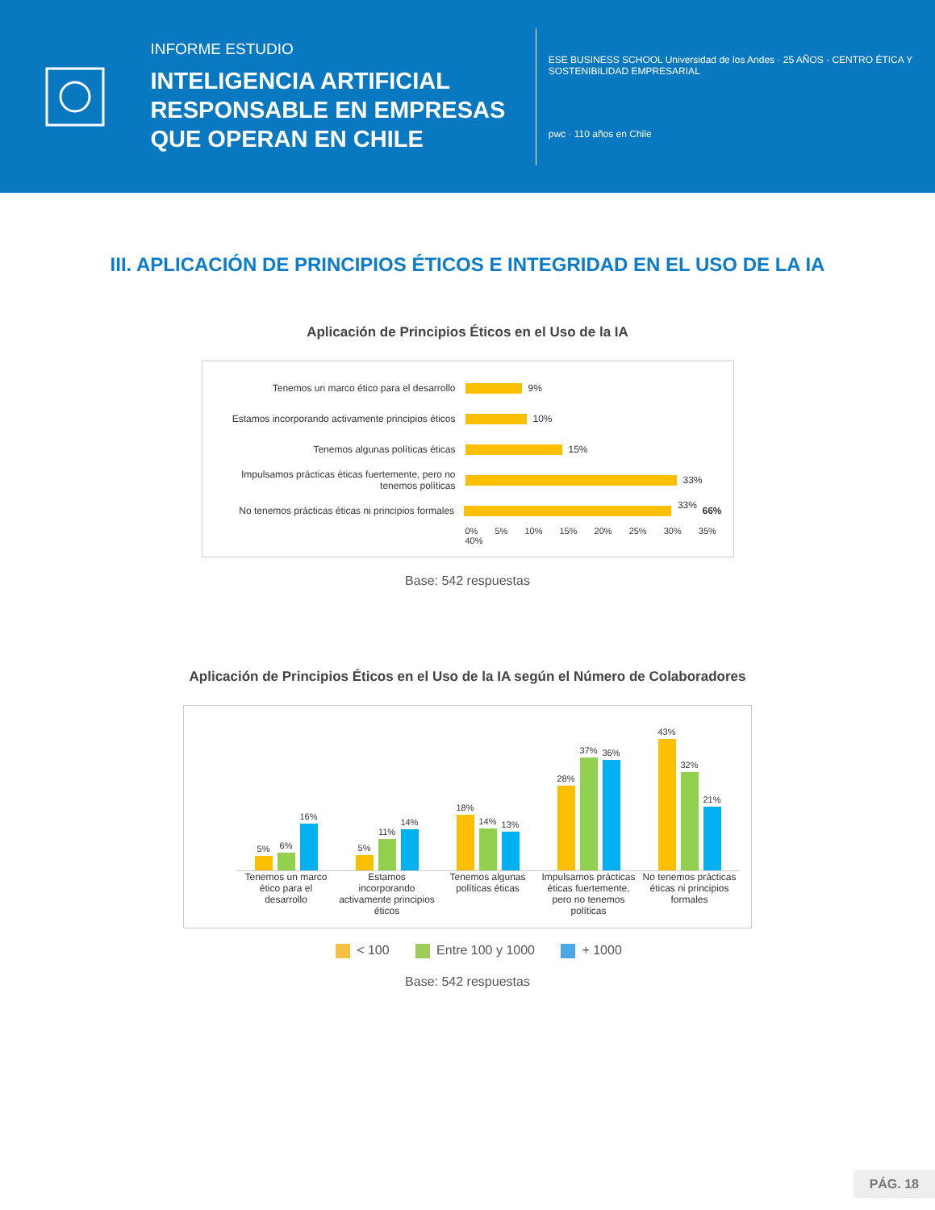INFORME ESTUDIO
INTELIGENCIA ARTIFICIAL RESPONSABLE EN EMPRESAS QUE OPERAN EN CHILE
ESE BUSINESS SCHOOL Universidad de los Andes · 25 AÑOS · CENTRO ÉTICA Y SOSTENIBILIDAD EMPRESARIAL
pwc · 110 años en Chile
III. APLICACIÓN DE PRINCIPIOS ÉTICOS E INTEGRIDAD EN EL USO DE LA IA
Aplicación de Principios Éticos en el Uso de la IA
Tenemos un marco ético para el desarrollo 9%
Estamos incorporando activamente principios éticos 10%
Tenemos algunas políticas éticas 15%
Impulsamos prácticas éticas fuertemente, pero no tenemos políticas 33%
No tenemos prácticas éticas ni principios formales 33% 66%
0% 5% 10% 15% 20% 25% 30% 35% 40%
Base: 542 respuestas
Aplicación de Principios Éticos en el Uso de la IA según el Número de Colaboradores
5%
6%
16%
5%
11%
14%
18%
14%
13%
28%
37%
36%
43%
32%
21%
Tenemos un marco ético para el desarrollo Estamos incorporando activamente principios éticos Tenemos algunas políticas éticas Impulsamos prácticas éticas fuertemente, pero no tenemos políticas No tenemos prácticas éticas ni principios formales
< 100 Entre 100 y 1000 + 1000
Base: 542 respuestas
PÁG. 18